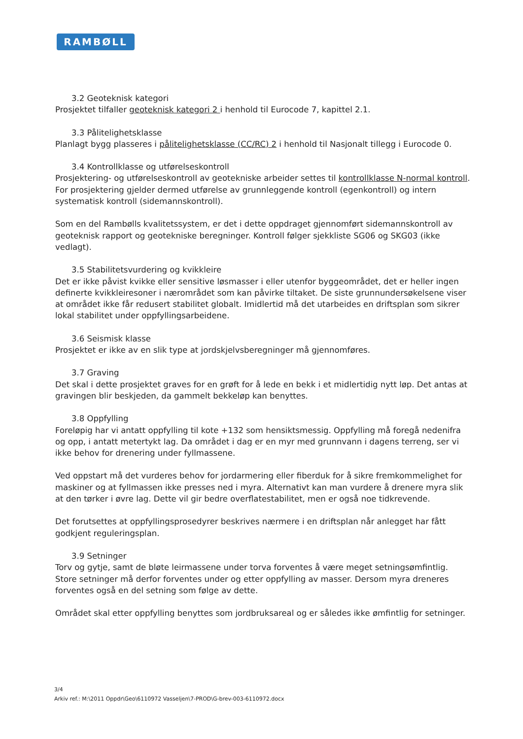RAMBØLL
3.2 Geoteknisk kategori
Prosjektet tilfaller geoteknisk kategori 2 i henhold til Eurocode 7, kapittel 2.1.
3.3 Pålitelighetsklasse
Planlagt bygg plasseres i pålitelighetsklasse (CC/RC) 2 i henhold til Nasjonalt tillegg i Eurocode 0.
3.4 Kontrollklasse og utførelseskontroll
Prosjektering- og utførelseskontroll av geotekniske arbeider settes til kontrollklasse N-normal kontroll. For prosjektering gjelder dermed utførelse av grunnleggende kontroll (egenkontroll) og intern systematisk kontroll (sidemannskontroll).
Som en del Rambølls kvalitetssystem, er det i dette oppdraget gjennomført sidemannskontroll av geoteknisk rapport og geotekniske beregninger. Kontroll følger sjekkliste SG06 og SKG03 (ikke vedlagt).
3.5 Stabilitetsvurdering og kvikkleire
Det er ikke påvist kvikke eller sensitive løsmasser i eller utenfor byggeområdet, det er heller ingen definerte kvikkleiresoner i nærområdet som kan påvirke tiltaket. De siste grunnundersøkelsene viser at området ikke får redusert stabilitet globalt. Imidlertid må det utarbeides en driftsplan som sikrer lokal stabilitet under oppfyllingsarbeidene.
3.6 Seismisk klasse
Prosjektet er ikke av en slik type at jordskjelvsberegninger må gjennomføres.
3.7 Graving
Det skal i dette prosjektet graves for en grøft for å lede en bekk i et midlertidig nytt løp. Det antas at gravingen blir beskjeden, da gammelt bekkeløp kan benyttes.
3.8 Oppfylling
Foreløpig har vi antatt oppfylling til kote +132 som hensiktsmessig. Oppfylling må foregå nedenifra og opp, i antatt metertykt lag. Da området i dag er en myr med grunnvann i dagens terreng, ser vi ikke behov for drenering under fyllmassene.
Ved oppstart må det vurderes behov for jordarmering eller fiberduk for å sikre fremkommelighet for maskiner og at fyllmassen ikke presses ned i myra. Alternativt kan man vurdere å drenere myra slik at den tørker i øvre lag. Dette vil gir bedre overflatestabilitet, men er også noe tidkrevende.
Det forutsettes at oppfyllingsprosedyrer beskrives nærmere i en driftsplan når anlegget har fått godkjent reguleringsplan.
3.9 Setninger
Torv og gytje, samt de bløte leirmassene under torva forventes å være meget setningsømfintlig. Store setninger må derfor forventes under og etter oppfylling av masser. Dersom myra dreneres forventes også en del setning som følge av dette.
Området skal etter oppfylling benyttes som jordbruksareal og er således ikke ømfintlig for setninger.
3/4
Arkiv ref.: M:\2011 Oppdr\Geo\6110972 Vasseljen\7-PROD\G-brev-003-6110972.docx